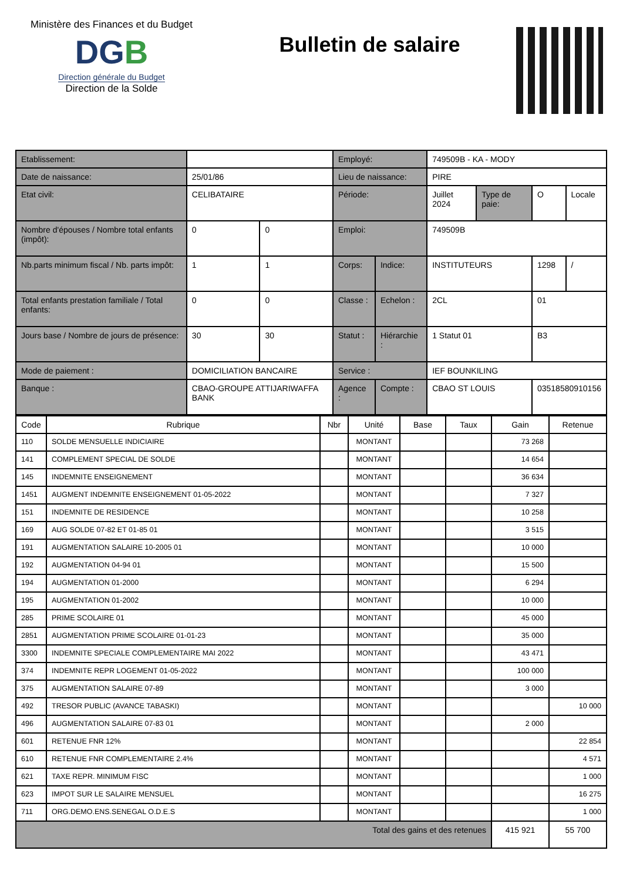Ministère des Finances et du Budget
DGB
Direction générale du Budget
Direction de la Solde
Bulletin de salaire
| Etablissement: | | | Employé: | | 749509B - KA - MODY | | | |
| Date de naissance: | 25/01/86 | | Lieu de naissance: | | PIRE | | | |
| Etat civil: | CELIBATAIRE | | Période: | | Juillet 2024 | Type de paie: | O | Locale |
| Nombre d'épouses / Nombre total enfants (impôt): | 0 | 0 | Emploi: | | 749509B | | | |
| Nb.parts minimum fiscal / Nb. parts impôt: | 1 | 1 | Corps: | Indice: | INSTITUTEURS | | 1298 | / |
| Total enfants prestation familiale / Total enfants: | 0 | 0 | Classe : | Echelon : | 2CL | | 01 | |
| Jours base / Nombre de jours de présence: | 30 | 30 | Statut : | Hiérarchie : | 1 Statut 01 | | B3 | |
| Mode de paiement : | DOMICILIATION BANCAIRE | | Service : | | IEF BOUNKILING | | | |
| Banque : | CBAO-GROUPE ATTIJARIWAFFA BANK | | Agence : | Compte : | CBAO ST LOUIS | | 03518580910156 | |
| Code | Rubrique | Nbr | Unité | Base | Taux | Gain | Retenue |
| --- | --- | --- | --- | --- | --- | --- | --- |
| 110 | SOLDE MENSUELLE INDICIAIRE | | MONTANT | | | 73 268 | |
| 141 | COMPLEMENT SPECIAL DE SOLDE | | MONTANT | | | 14 654 | |
| 145 | INDEMNITE ENSEIGNEMENT | | MONTANT | | | 36 634 | |
| 1451 | AUGMENT INDEMNITE ENSEIGNEMENT 01-05-2022 | | MONTANT | | | 7 327 | |
| 151 | INDEMNITE DE RESIDENCE | | MONTANT | | | 10 258 | |
| 169 | AUG SOLDE 07-82 ET 01-85 01 | | MONTANT | | | 3 515 | |
| 191 | AUGMENTATION SALAIRE 10-2005 01 | | MONTANT | | | 10 000 | |
| 192 | AUGMENTATION 04-94 01 | | MONTANT | | | 15 500 | |
| 194 | AUGMENTATION 01-2000 | | MONTANT | | | 6 294 | |
| 195 | AUGMENTATION 01-2002 | | MONTANT | | | 10 000 | |
| 285 | PRIME SCOLAIRE 01 | | MONTANT | | | 45 000 | |
| 2851 | AUGMENTATION PRIME SCOLAIRE 01-01-23 | | MONTANT | | | 35 000 | |
| 3300 | INDEMNITE SPECIALE COMPLEMENTAIRE MAI 2022 | | MONTANT | | | 43 471 | |
| 374 | INDEMNITE REPR LOGEMENT 01-05-2022 | | MONTANT | | | 100 000 | |
| 375 | AUGMENTATION SALAIRE 07-89 | | MONTANT | | | 3 000 | |
| 492 | TRESOR PUBLIC (AVANCE TABASKI) | | MONTANT | | | | 10 000 |
| 496 | AUGMENTATION SALAIRE 07-83 01 | | MONTANT | | | 2 000 | |
| 601 | RETENUE FNR 12% | | MONTANT | | | | 22 854 |
| 610 | RETENUE FNR COMPLEMENTAIRE 2.4% | | MONTANT | | | | 4 571 |
| 621 | TAXE REPR. MINIMUM FISC | | MONTANT | | | | 1 000 |
| 623 | IMPOT SUR LE SALAIRE MENSUEL | | MONTANT | | | | 16 275 |
| 711 | ORG.DEMO.ENS.SENEGAL O.D.E.S | | MONTANT | | | | 1 000 |
| Total des gains et des retenues | | | | | | 415 921 | 55 700 |